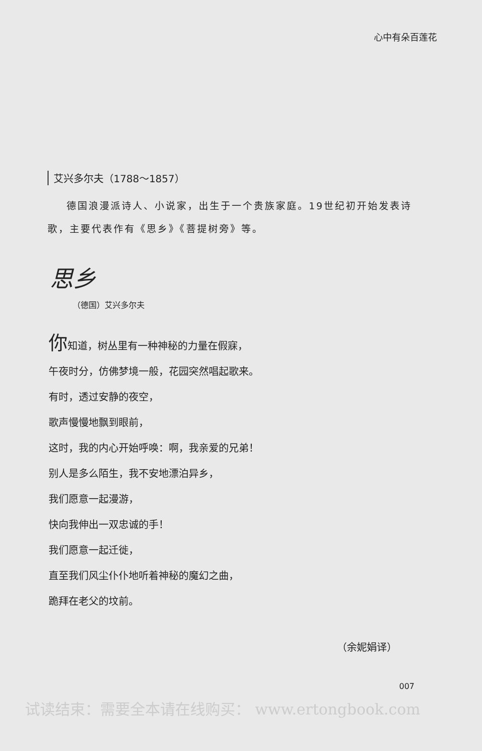心中有朵百莲花
艾兴多尔夫（1788～1857）
德国浪漫派诗人、小说家，出生于一个贵族家庭。19世纪初开始发表诗歌，主要代表作有《思乡》《菩提树旁》等。
思乡
（德国）艾兴多尔夫
你知道，树丛里有一种神秘的力量在假寐，
午夜时分，仿佛梦境一般，花园突然唱起歌来。
有时，透过安静的夜空，
歌声慢慢地飘到眼前，
这时，我的内心开始呼唤：啊，我亲爱的兄弟！
别人是多么陌生，我不安地漂泊异乡，
我们愿意一起漫游，
快向我伸出一双忠诚的手！
我们愿意一起迁徙，
直至我们风尘仆仆地听着神秘的魔幻之曲，
跪拜在老父的坟前。
（余妮娟译）
007
试读结束：需要全本请在线购买： www.ertongbook.com